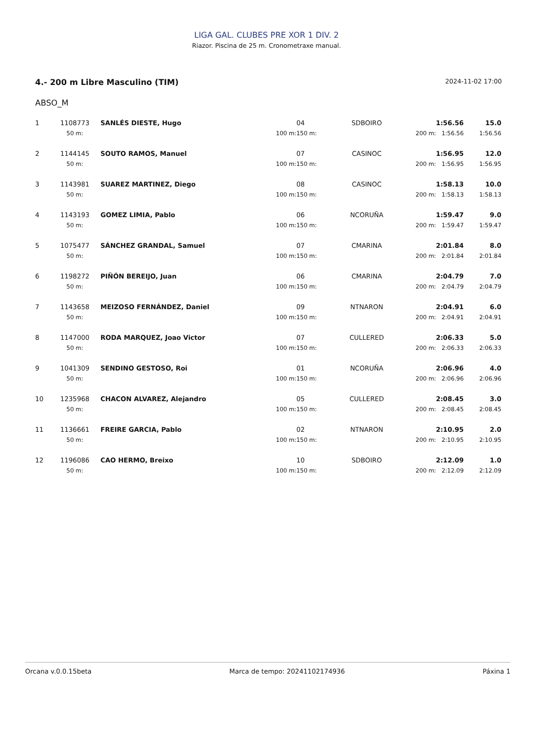LIGA GAL. CLUBES PRE XOR 1 DIV. 2
Riazor. Piscina de 25 m. Cronometraxe manual.
4.- 200 m Libre Masculino (TIM) 2024-11-02 17:00
ABSO_M
| 1 | 1108773 | SANLÉS DIESTE, Hugo | | 04 | SDBOIRO | 1:56.56 | | 15.0 |
| | 50 m: | | 100 m: | 150 m: | | 200 m: | 1:56.56 | 1:56.56 |
| 2 | 1144145 | SOUTO RAMOS, Manuel | | 07 | CASINOC | 1:56.95 | | 12.0 |
| | 50 m: | | 100 m: | 150 m: | | 200 m: | 1:56.95 | 1:56.95 |
| 3 | 1143981 | SUAREZ MARTINEZ, Diego | | 08 | CASINOC | 1:58.13 | | 10.0 |
| | 50 m: | | 100 m: | 150 m: | | 200 m: | 1:58.13 | 1:58.13 |
| 4 | 1143193 | GOMEZ LIMIA, Pablo | | 06 | NCORUÑA | 1:59.47 | | 9.0 |
| | 50 m: | | 100 m: | 150 m: | | 200 m: | 1:59.47 | 1:59.47 |
| 5 | 1075477 | SÁNCHEZ GRANDAL, Samuel | | 07 | CMARINA | 2:01.84 | | 8.0 |
| | 50 m: | | 100 m: | 150 m: | | 200 m: | 2:01.84 | 2:01.84 |
| 6 | 1198272 | PIÑÓN BEREIJO, Juan | | 06 | CMARINA | 2:04.79 | | 7.0 |
| | 50 m: | | 100 m: | 150 m: | | 200 m: | 2:04.79 | 2:04.79 |
| 7 | 1143658 | MEIZOSO FERNÁNDEZ, Daniel | | 09 | NTNARON | 2:04.91 | | 6.0 |
| | 50 m: | | 100 m: | 150 m: | | 200 m: | 2:04.91 | 2:04.91 |
| 8 | 1147000 | RODA MARQUEZ, Joao Victor | | 07 | CULLERED | 2:06.33 | | 5.0 |
| | 50 m: | | 100 m: | 150 m: | | 200 m: | 2:06.33 | 2:06.33 |
| 9 | 1041309 | SENDINO GESTOSO, Roi | | 01 | NCORUÑA | 2:06.96 | | 4.0 |
| | 50 m: | | 100 m: | 150 m: | | 200 m: | 2:06.96 | 2:06.96 |
| 10 | 1235968 | CHACON ALVAREZ, Alejandro | | 05 | CULLERED | 2:08.45 | | 3.0 |
| | 50 m: | | 100 m: | 150 m: | | 200 m: | 2:08.45 | 2:08.45 |
| 11 | 1136661 | FREIRE GARCIA, Pablo | | 02 | NTNARON | 2:10.95 | | 2.0 |
| | 50 m: | | 100 m: | 150 m: | | 200 m: | 2:10.95 | 2:10.95 |
| 12 | 1196086 | CAO HERMO, Breixo | | 10 | SDBOIRO | 2:12.09 | | 1.0 |
| | 50 m: | | 100 m: | 150 m: | | 200 m: | 2:12.09 | 2:12.09 |
Orcana v.0.0.15beta Marca de tempo: 20241102174936 Páxina 1